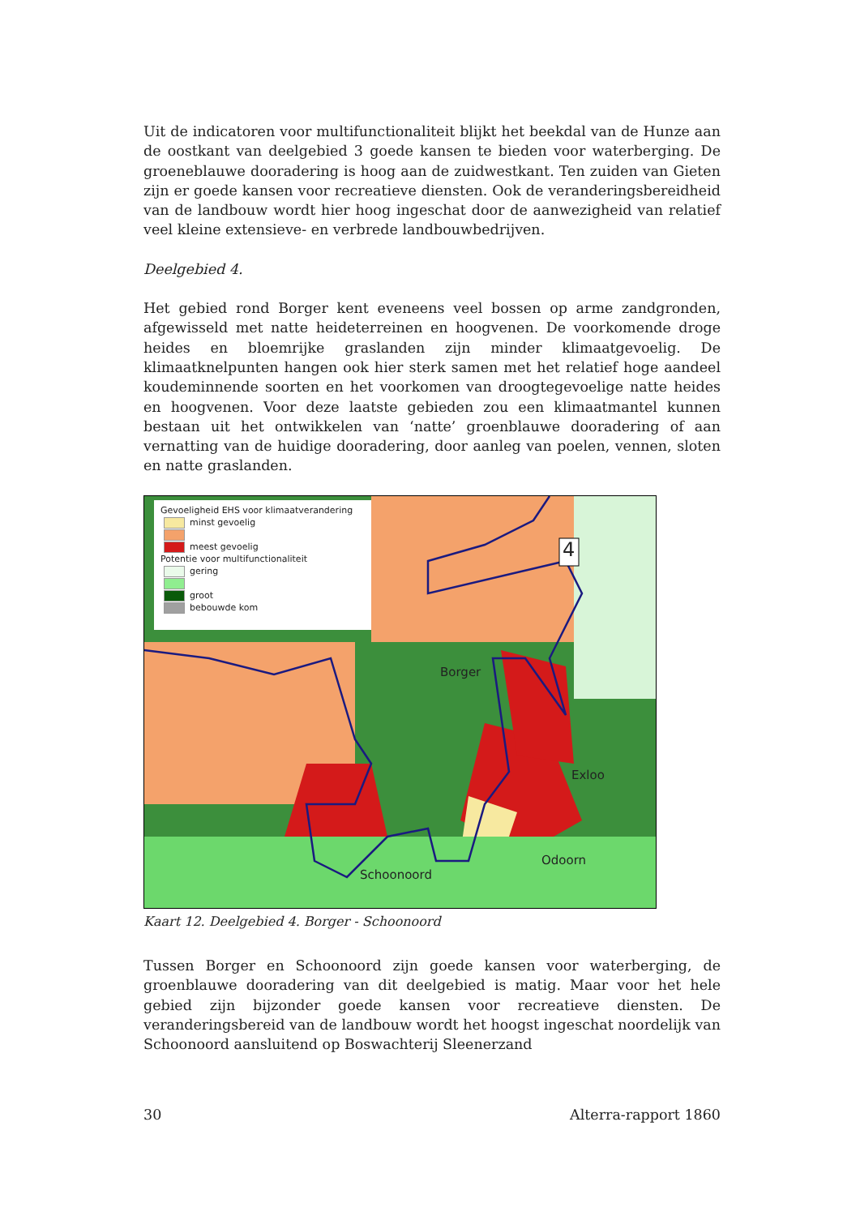Uit de indicatoren voor multifunctionaliteit blijkt het beekdal van de Hunze aan de oostkant van deelgebied 3 goede kansen te bieden voor waterberging. De groeneblauwe dooradering is hoog aan de zuidwestkant. Ten zuiden van Gieten zijn er goede kansen voor recreatieve diensten. Ook de veranderingsbereidheid van de landbouw wordt hier hoog ingeschat door de aanwezigheid van relatief veel kleine extensieve- en verbrede landbouwbedrijven.
Deelgebied 4.
Het gebied rond Borger kent eveneens veel bossen op arme zandgronden, afgewisseld met natte heideterreinen en hoogvenen. De voorkomende droge heides en bloemrijke graslanden zijn minder klimaatgevoelig. De klimaatknelpunten hangen ook hier sterk samen met het relatief hoge aandeel koudeminnende soorten en het voorkomen van droogtegevoelige natte heides en hoogvenen. Voor deze laatste gebieden zou een klimaatmantel kunnen bestaan uit het ontwikkelen van ‘natte’ groenblauwe dooradering of aan vernatting van de huidige dooradering, door aanleg van poelen, vennen, sloten en natte graslanden.
Gevoeligheid EHS voor klimaatverandering
minst gevoelig
meest gevoelig
Potentie voor multifunctionaliteit
gering
groot
bebouwde kom
4
Borger
Exloo
Odoorn
Schoonoord
Kaart 12. Deelgebied 4. Borger - Schoonoord
Tussen Borger en Schoonoord zijn goede kansen voor waterberging, de groenblauwe dooradering van dit deelgebied is matig. Maar voor het hele gebied zijn bijzonder goede kansen voor recreatieve diensten. De veranderingsbereid van de landbouw wordt het hoogst ingeschat noordelijk van Schoonoord aansluitend op Boswachterij Sleenerzand
30 Alterra-rapport 1860